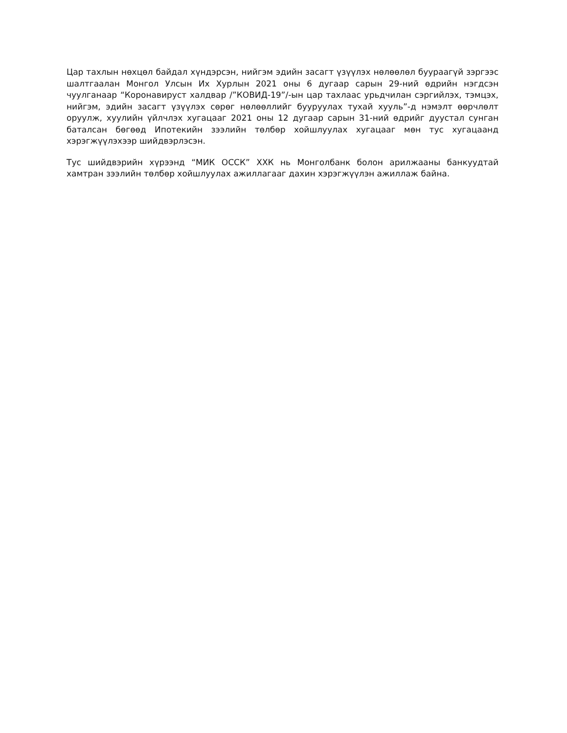Цар тахлын нөхцөл байдал хүндэрсэн, нийгэм эдийн засагт үзүүлэх нөлөөлөл буураагүй зэргээс шалтгаалан Монгол Улсын Их Хурлын 2021 оны 6 дугаар сарын 29-ний өдрийн нэгдсэн чуулганаар “Коронавируст халдвар /”КОВИД-19”/-ын цар тахлаас урьдчилан сэргийлэх, тэмцэх, нийгэм, эдийн засагт үзүүлэх сөрөг нөлөөллийг бууруулах тухай хууль”-д нэмэлт өөрчлөлт оруулж, хуулийн үйлчлэх хугацааг 2021 оны 12 дугаар сарын 31-ний өдрийг дуустал сунган баталсан бөгөөд Ипотекийн зээлийн төлбөр хойшлуулах хугацааг мөн тус хугацаанд хэрэгжүүлэхээр шийдвэрлэсэн.
Тус шийдвэрийн хүрээнд “МИК ОССК” ХХК нь Монголбанк болон арилжааны банкуудтай хамтран зээлийн төлбөр хойшлуулах ажиллагааг дахин хэрэгжүүлэн ажиллаж байна.